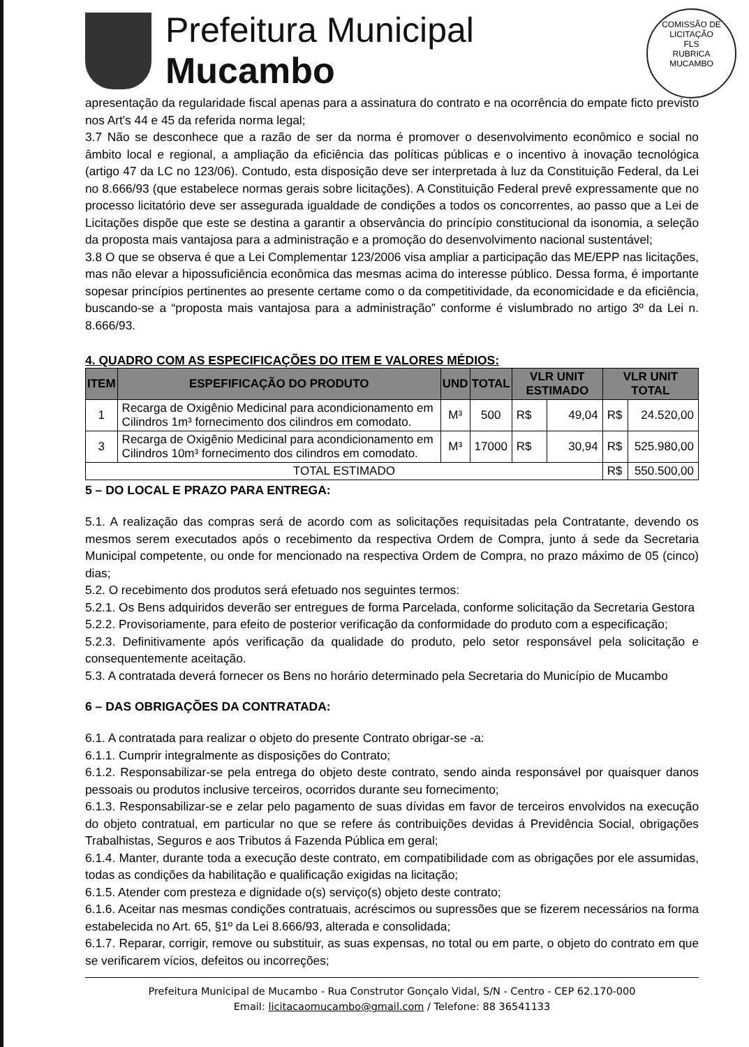COMISSÃO DE LICITAÇÃO
FLS
RUBRICA
MUCAMBO
Prefeitura Municipal
Mucambo
apresentação da regularidade fiscal apenas para a assinatura do contrato e na ocorrência do empate ficto previsto nos Art's 44 e 45 da referida norma legal;
3.7 Não se desconhece que a razão de ser da norma é promover o desenvolvimento econômico e social no âmbito local e regional, a ampliação da eficiência das políticas públicas e o incentivo à inovação tecnológica (artigo 47 da LC no 123/06). Contudo, esta disposição deve ser interpretada à luz da Constituição Federal, da Lei no 8.666/93 (que estabelece normas gerais sobre licitações). A Constituição Federal prevê expressamente que no processo licitatório deve ser assegurada igualdade de condições a todos os concorrentes, ao passo que a Lei de Licitações dispõe que este se destina a garantir a observância do princípio constitucional da isonomia, a seleção da proposta mais vantajosa para a administração e a promoção do desenvolvimento nacional sustentável;
3.8 O que se observa é que a Lei Complementar 123/2006 visa ampliar a participação das ME/EPP nas licitações, mas não elevar a hipossuficiência econômica das mesmas acima do interesse público. Dessa forma, é importante sopesar princípios pertinentes ao presente certame como o da competitividade, da economicidade e da eficiência, buscando-se a “proposta mais vantajosa para a administração” conforme é vislumbrado no artigo 3º da Lei n. 8.666/93.
4. QUADRO COM AS ESPECIFICAÇÕES DO ITEM E VALORES MÉDIOS:
| ITEM | ESPEFIFICAÇÃO DO PRODUTO | UND | TOTAL | VLR UNIT ESTIMADO | | VLR UNIT TOTAL | |
| --- | --- | --- | --- | --- | --- | --- | --- |
| 1 | Recarga de Oxigênio Medicinal para acondicionamento em Cilindros 1m³ fornecimento dos cilindros em comodato. | M³ | 500 | R$ | 49,04 | R$ | 24.520,00 |
| 3 | Recarga de Oxigênio Medicinal para acondicionamento em Cilindros 10m³ fornecimento dos cilindros em comodato. | M³ | 17000 | R$ | 30,94 | R$ | 525.980,00 |
| TOTAL ESTIMADO | | | | | | R$ | 550.500,00 |
5 – DO LOCAL E PRAZO PARA ENTREGA:
5.1. A realização das compras será de acordo com as solicitações requisitadas pela Contratante, devendo os mesmos serem executados após o recebimento da respectiva Ordem de Compra, junto á sede da Secretaria Municipal competente, ou onde for mencionado na respectiva Ordem de Compra, no prazo máximo de 05 (cinco) dias;
5.2. O recebimento dos produtos será efetuado nos seguintes termos:
5.2.1. Os Bens adquiridos deverão ser entregues de forma Parcelada, conforme solicitação da Secretaria Gestora
5.2.2. Provisoriamente, para efeito de posterior verificação da conformidade do produto com a especificação;
5.2.3. Definitivamente após verificação da qualidade do produto, pelo setor responsável pela solicitação e consequentemente aceitação.
5.3. A contratada deverá fornecer os Bens no horário determinado pela Secretaria do Município de Mucambo
6 – DAS OBRIGAÇÕES DA CONTRATADA:
6.1. A contratada para realizar o objeto do presente Contrato obrigar-se -a:
6.1.1. Cumprir integralmente as disposições do Contrato;
6.1.2. Responsabilizar-se pela entrega do objeto deste contrato, sendo ainda responsável por quaisquer danos pessoais ou produtos inclusive terceiros, ocorridos durante seu fornecimento;
6.1.3. Responsabilizar-se e zelar pelo pagamento de suas dívidas em favor de terceiros envolvidos na execução do objeto contratual, em particular no que se refere ás contribuições devidas á Previdência Social, obrigações Trabalhistas, Seguros e aos Tributos á Fazenda Pública em geral;
6.1.4. Manter, durante toda a execução deste contrato, em compatibilidade com as obrigações por ele assumidas, todas as condições da habilitação e qualificação exigidas na licitação;
6.1.5. Atender com presteza e dignidade o(s) serviço(s) objeto deste contrato;
6.1.6. Aceitar nas mesmas condições contratuais, acréscimos ou supressões que se fizerem necessários na forma estabelecida no Art. 65, §1º da Lei 8.666/93, alterada e consolidada;
6.1.7. Reparar, corrigir, remove ou substituir, as suas expensas, no total ou em parte, o objeto do contrato em que se verificarem vícios, defeitos ou incorreções;
Prefeitura Municipal de Mucambo - Rua Construtor Gonçalo Vidal, S/N - Centro - CEP 62.170-000
Email: licitacaomucambo@gmail.com / Telefone: 88 36541133